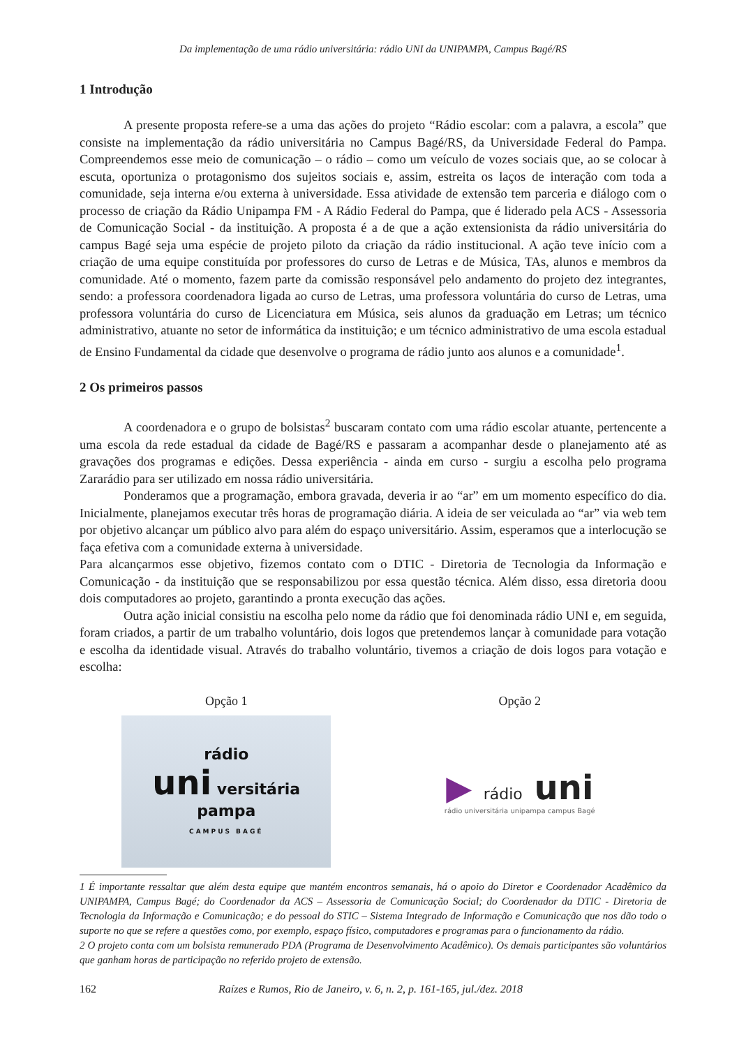Da implementação de uma rádio universitária: rádio UNI da UNIPAMPA, Campus Bagé/RS
1 Introdução
A presente proposta refere-se a uma das ações do projeto “Rádio escolar: com a palavra, a escola” que consiste na implementação da rádio universitária no Campus Bagé/RS, da Universidade Federal do Pampa. Compreendemos esse meio de comunicação – o rádio – como um veículo de vozes sociais que, ao se colocar à escuta, oportuniza o protagonismo dos sujeitos sociais e, assim, estreita os laços de interação com toda a comunidade, seja interna e/ou externa à universidade. Essa atividade de extensão tem parceria e diálogo com o processo de criação da Rádio Unipampa FM - A Rádio Federal do Pampa, que é liderado pela ACS - Assessoria de Comunicação Social - da instituição. A proposta é a de que a ação extensionista da rádio universitária do campus Bagé seja uma espécie de projeto piloto da criação da rádio institucional. A ação teve início com a criação de uma equipe constituída por professores do curso de Letras e de Música, TAs, alunos e membros da comunidade. Até o momento, fazem parte da comissão responsável pelo andamento do projeto dez integrantes, sendo: a professora coordenadora ligada ao curso de Letras, uma professora voluntária do curso de Letras, uma professora voluntária do curso de Licenciatura em Música, seis alunos da graduação em Letras; um técnico administrativo, atuante no setor de informática da instituição; e um técnico administrativo de uma escola estadual de Ensino Fundamental da cidade que desenvolve o programa de rádio junto aos alunos e a comunidade<sup>1</sup>.
2 Os primeiros passos
A coordenadora e o grupo de bolsistas<sup>2</sup> buscaram contato com uma rádio escolar atuante, pertencente a uma escola da rede estadual da cidade de Bagé/RS e passaram a acompanhar desde o planejamento até as gravações dos programas e edições. Dessa experiência - ainda em curso - surgiu a escolha pelo programa Zararádio para ser utilizado em nossa rádio universitária.
Ponderamos que a programação, embora gravada, deveria ir ao “ar” em um momento específico do dia. Inicialmente, planejamos executar três horas de programação diária. A ideia de ser veiculada ao “ar” via web tem por objetivo alcançar um público alvo para além do espaço universitário. Assim, esperamos que a interlocução se faça efetiva com a comunidade externa à universidade.
Para alcançarmos esse objetivo, fizemos contato com o DTIC - Diretoria de Tecnologia da Informação e Comunicação - da instituição que se responsabilizou por essa questão técnica. Além disso, essa diretoria doou dois computadores ao projeto, garantindo a pronta execução das ações.
Outra ação inicial consistiu na escolha pelo nome da rádio que foi denominada rádio UNI e, em seguida, foram criados, a partir de um trabalho voluntário, dois logos que pretendemos lançar à comunidade para votação e escolha da identidade visual. Através do trabalho voluntário, tivemos a criação de dois logos para votação e escolha:
Opção 1
rádio
uni versitária pampa
CAMPUS BAGÉ
Opção 2
▶ rádio uni
rádio universitária unipampa campus Bagé
1 É importante ressaltar que além desta equipe que mantém encontros semanais, há o apoio do Diretor e Coordenador Acadêmico da UNIPAMPA, Campus Bagé; do Coordenador da ACS – Assessoria de Comunicação Social; do Coordenador da DTIC - Diretoria de Tecnologia da Informação e Comunicação; e do pessoal do STIC – Sistema Integrado de Informação e Comunicação que nos dão todo o suporte no que se refere a questões como, por exemplo, espaço físico, computadores e programas para o funcionamento da rádio.
2 O projeto conta com um bolsista remunerado PDA (Programa de Desenvolvimento Acadêmico). Os demais participantes são voluntários que ganham horas de participação no referido projeto de extensão.
162 Raízes e Rumos, Rio de Janeiro, v. 6, n. 2, p. 161-165, jul./dez. 2018